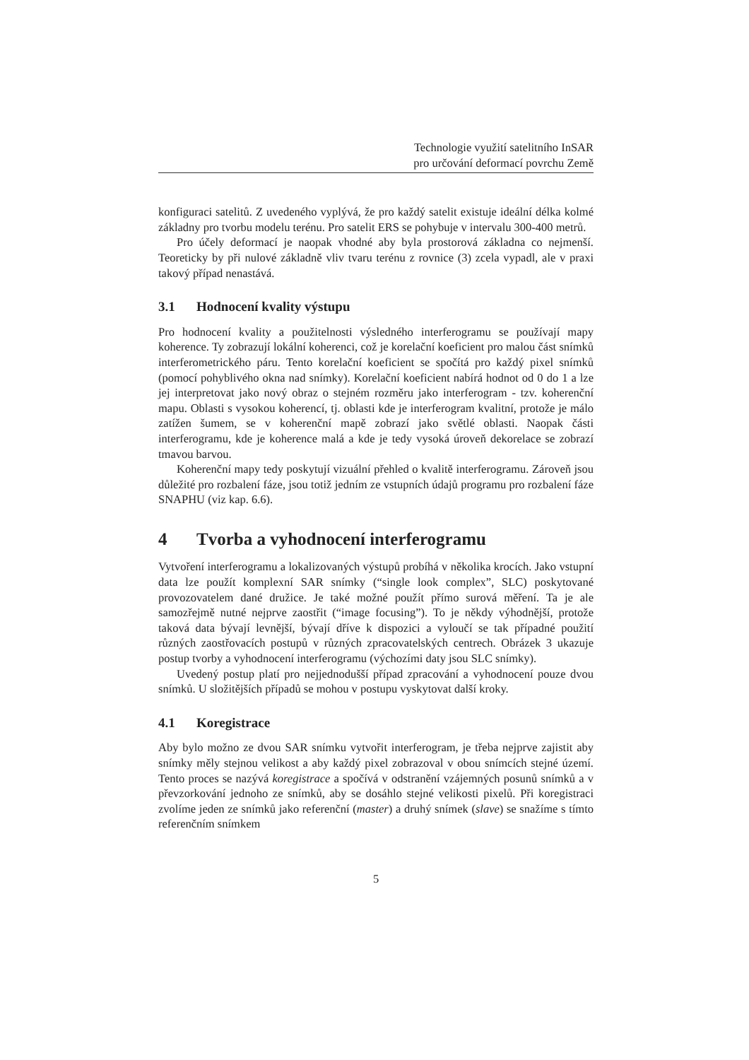Technologie využití satelitního InSAR
pro určování deformací povrchu Země
konfiguraci satelitů. Z uvedeného vyplývá, že pro každý satelit existuje ideální délka kolmé základny pro tvorbu modelu terénu. Pro satelit ERS se pohybuje v intervalu 300-400 metrů.
Pro účely deformací je naopak vhodné aby byla prostorová základna co nejmenší. Teoreticky by při nulové základně vliv tvaru terénu z rovnice (3) zcela vypadl, ale v praxi takový případ nenastává.
3.1 Hodnocení kvality výstupu
Pro hodnocení kvality a použitelnosti výsledného interferogramu se používají mapy koherence. Ty zobrazují lokální koherenci, což je korelační koeficient pro malou část snímků interferometrického páru. Tento korelační koeficient se spočítá pro každý pixel snímků (pomocí pohyblivého okna nad snímky). Korelační koeficient nabírá hodnot od 0 do 1 a lze jej interpretovat jako nový obraz o stejném rozměru jako interferogram - tzv. koherenční mapu. Oblasti s vysokou koherencí, tj. oblasti kde je interferogram kvalitní, protože je málo zatížen šumem, se v koherenční mapě zobrazí jako světlé oblasti. Naopak části interferogramu, kde je koherence malá a kde je tedy vysoká úroveň dekorelace se zobrazí tmavou barvou.
Koherenční mapy tedy poskytují vizuální přehled o kvalitě interferogramu. Zároveň jsou důležité pro rozbalení fáze, jsou totiž jedním ze vstupních údajů programu pro rozbalení fáze SNAPHU (viz kap. 6.6).
4 Tvorba a vyhodnocení interferogramu
Vytvoření interferogramu a lokalizovaných výstupů probíhá v několika krocích. Jako vstupní data lze použít komplexní SAR snímky (“single look complex”, SLC) poskytované provozovatelem dané družice. Je také možné použít přímo surová měření. Ta je ale samozřejmě nutné nejprve zaostřit (“image focusing”). To je někdy výhodnější, protože taková data bývají levnější, bývají dříve k dispozici a vyloučí se tak případné použití různých zaostřovacích postupů v různých zpracovatelských centrech. Obrázek 3 ukazuje postup tvorby a vyhodnocení interferogramu (výchozími daty jsou SLC snímky).
Uvedený postup platí pro nejjednodušší případ zpracování a vyhodnocení pouze dvou snímků. U složitějších případů se mohou v postupu vyskytovat další kroky.
4.1 Koregistrace
Aby bylo možno ze dvou SAR snímku vytvořit interferogram, je třeba nejprve zajistit aby snímky měly stejnou velikost a aby každý pixel zobrazoval v obou snímcích stejné území. Tento proces se nazývá koregistrace a spočívá v odstranění vzájemných posunů snímků a v převzorkování jednoho ze snímků, aby se dosáhlo stejné velikosti pixelů. Při koregistraci zvolíme jeden ze snímků jako referenční (master) a druhý snímek (slave) se snažíme s tímto referenčním snímkem
5